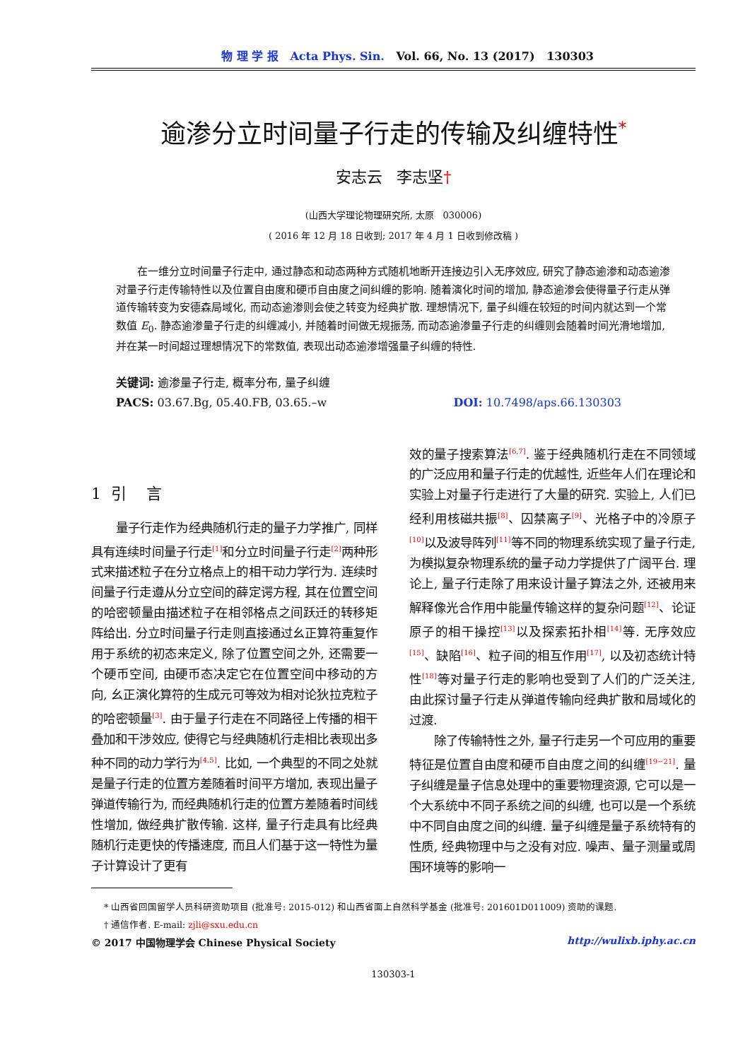物 理 学 报 Acta Phys. Sin. Vol. 66, No. 13 (2017) 130303
逾渗分立时间量子行走的传输及纠缠特性<sup>*</sup>
安志云 李志坚†
(山西大学理论物理研究所, 太原 030006)
( 2016 年 12 月 18 日收到; 2017 年 4 月 1 日收到修改稿 )
在一维分立时间量子行走中, 通过静态和动态两种方式随机地断开连接边引入无序效应, 研究了静态逾渗和动态逾渗对量子行走传输特性以及位置自由度和硬币自由度之间纠缠的影响. 随着演化时间的增加, 静态逾渗会使得量子行走从弹道传输转变为安德森局域化, 而动态逾渗则会使之转变为经典扩散. 理想情况下, 量子纠缠在较短的时间内就达到一个常数值 E<sub>0</sub>. 静态逾渗量子行走的纠缠减小, 并随着时间做无规振荡, 而动态逾渗量子行走的纠缠则会随着时间光滑地增加, 并在某一时间超过理想情况下的常数值, 表现出动态逾渗增强量子纠缠的特性.
关键词: 逾渗量子行走, 概率分布, 量子纠缠
PACS: 03.67.Bg, 05.40.FB, 03.65.–w DOI: 10.7498/aps.66.130303
1 引 言
量子行走作为经典随机行走的量子力学推广, 同样具有连续时间量子行走<sup>[1]</sup>和分立时间量子行走<sup>[2]</sup>两种形式来描述粒子在分立格点上的相干动力学行为. 连续时间量子行走遵从分立空间的薛定谔方程, 其在位置空间的哈密顿量由描述粒子在相邻格点之间跃迁的转移矩阵给出. 分立时间量子行走则直接通过幺正算符重复作用于系统的初态来定义, 除了位置空间之外, 还需要一个硬币空间, 由硬币态决定它在位置空间中移动的方向, 幺正演化算符的生成元可等效为相对论狄拉克粒子的哈密顿量<sup>[3]</sup>. 由于量子行走在不同路径上传播的相干叠加和干涉效应, 使得它与经典随机行走相比表现出多种不同的动力学行为<sup>[4,5]</sup>. 比如, 一个典型的不同之处就是量子行走的位置方差随着时间平方增加, 表现出量子弹道传输行为, 而经典随机行走的位置方差随着时间线性增加, 做经典扩散传输. 这样, 量子行走具有比经典随机行走更快的传播速度, 而且人们基于这一特性为量子计算设计了更有
效的量子搜索算法<sup>[6,7]</sup>. 鉴于经典随机行走在不同领域的广泛应用和量子行走的优越性, 近些年人们在理论和实验上对量子行走进行了大量的研究. 实验上, 人们已经利用核磁共振<sup>[8]</sup>、囚禁离子<sup>[9]</sup>、光格子中的冷原子<sup>[10]</sup>以及波导阵列<sup>[11]</sup>等不同的物理系统实现了量子行走, 为模拟复杂物理系统的量子动力学提供了广阔平台. 理论上, 量子行走除了用来设计量子算法之外, 还被用来解释像光合作用中能量传输这样的复杂问题<sup>[12]</sup>、论证原子的相干操控<sup>[13]</sup>以及探索拓扑相<sup>[14]</sup>等. 无序效应<sup>[15]</sup>、缺陷<sup>[16]</sup>、粒子间的相互作用<sup>[17]</sup>, 以及初态统计特性<sup>[18]</sup>等对量子行走的影响也受到了人们的广泛关注, 由此探讨量子行走从弹道传输向经典扩散和局域化的过渡.
除了传输特性之外, 量子行走另一个可应用的重要特征是位置自由度和硬币自由度之间的纠缠<sup>[19−21]</sup>. 量子纠缠是量子信息处理中的重要物理资源, 它可以是一个大系统中不同子系统之间的纠缠, 也可以是一个系统中不同自由度之间的纠缠. 量子纠缠是量子系统特有的性质, 经典物理中与之没有对应. 噪声、量子测量或周围环境等的影响一
* 山西省回国留学人员科研资助项目 (批准号: 2015-012) 和山西省面上自然科学基金 (批准号: 201601D011009) 资助的课题.
† 通信作者. E-mail: zjli@sxu.edu.cn
© 2017 中国物理学会 Chinese Physical Society http://wulixb.iphy.ac.cn
130303-1